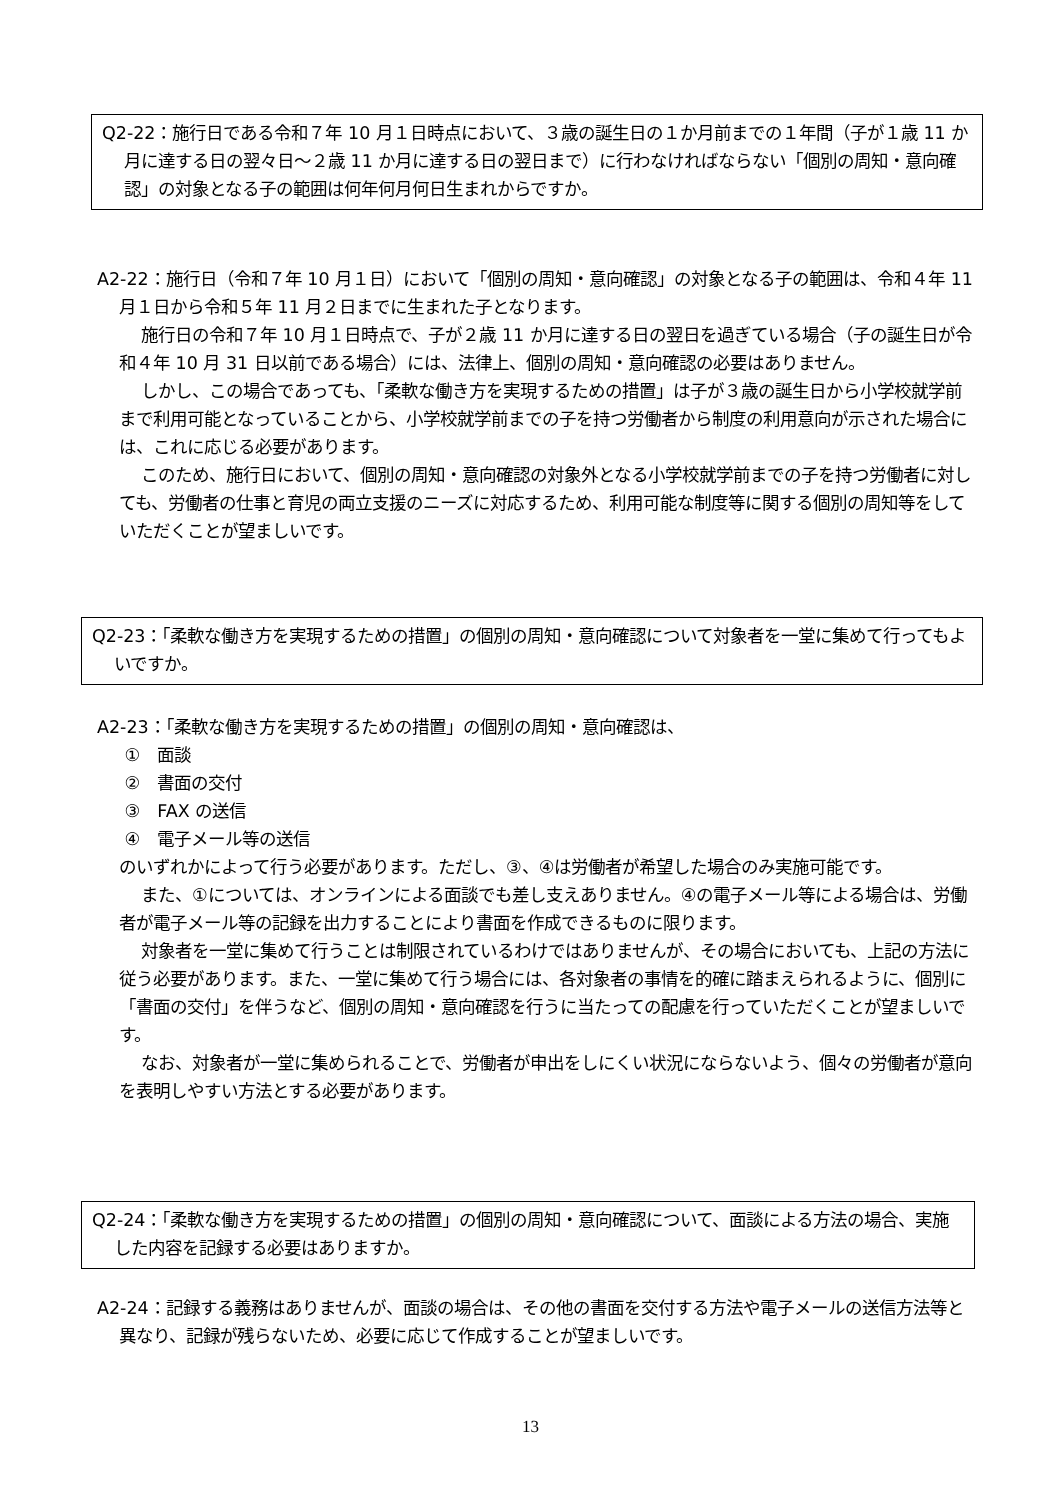Q2-22：施行日である令和７年 10 月１日時点において、３歳の誕生日の１か月前までの１年間（子が１歳 11 か月に達する日の翌々日～２歳 11 か月に達する日の翌日まで）に行わなければならない「個別の周知・意向確認」の対象となる子の範囲は何年何月何日生まれからですか。
A2-22：施行日（令和７年 10 月１日）において「個別の周知・意向確認」の対象となる子の範囲は、令和４年 11 月１日から令和５年 11 月２日までに生まれた子となります。
施行日の令和７年 10 月１日時点で、子が２歳 11 か月に達する日の翌日を過ぎている場合（子の誕生日が令和４年 10 月 31 日以前である場合）には、法律上、個別の周知・意向確認の必要はありません。
しかし、この場合であっても、「柔軟な働き方を実現するための措置」は子が３歳の誕生日から小学校就学前まで利用可能となっていることから、小学校就学前までの子を持つ労働者から制度の利用意向が示された場合には、これに応じる必要があります。
このため、施行日において、個別の周知・意向確認の対象外となる小学校就学前までの子を持つ労働者に対しても、労働者の仕事と育児の両立支援のニーズに対応するため、利用可能な制度等に関する個別の周知等をしていただくことが望ましいです。
Q2-23：「柔軟な働き方を実現するための措置」の個別の周知・意向確認について対象者を一堂に集めて行ってもよいですか。
A2-23：「柔軟な働き方を実現するための措置」の個別の周知・意向確認は、
①　面談
②　書面の交付
③　FAX の送信
④　電子メール等の送信
のいずれかによって行う必要があります。ただし、③、④は労働者が希望した場合のみ実施可能です。
また、①については、オンラインによる面談でも差し支えありません。④の電子メール等による場合は、労働者が電子メール等の記録を出力することにより書面を作成できるものに限ります。
対象者を一堂に集めて行うことは制限されているわけではありませんが、その場合においても、上記の方法に従う必要があります。また、一堂に集めて行う場合には、各対象者の事情を的確に踏まえられるように、個別に「書面の交付」を伴うなど、個別の周知・意向確認を行うに当たっての配慮を行っていただくことが望ましいです。
なお、対象者が一堂に集められることで、労働者が申出をしにくい状況にならないよう、個々の労働者が意向を表明しやすい方法とする必要があります。
Q2-24：「柔軟な働き方を実現するための措置」の個別の周知・意向確認について、面談による方法の場合、実施した内容を記録する必要はありますか。
A2-24：記録する義務はありませんが、面談の場合は、その他の書面を交付する方法や電子メールの送信方法等と異なり、記録が残らないため、必要に応じて作成することが望ましいです。
13